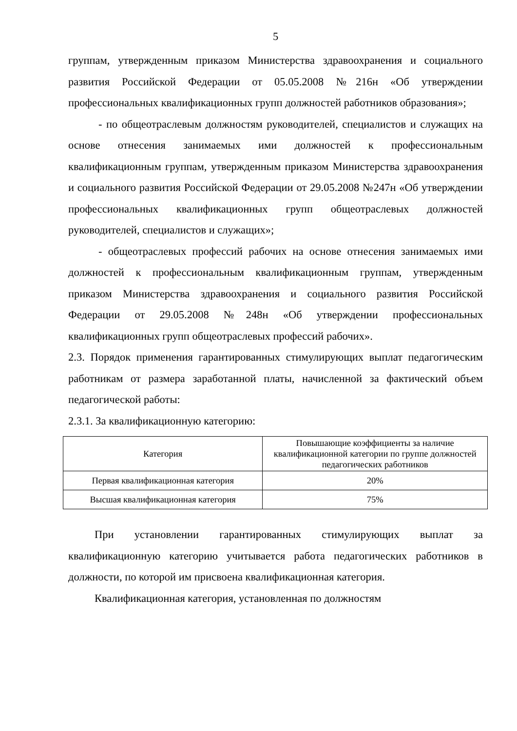5
группам, утвержденным приказом Министерства здравоохранения и социального развития Российской Федерации от 05.05.2008 №216н «Об утверждении профессиональных квалификационных групп должностей работников образования»;
- по общеотраслевым должностям руководителей, специалистов и служащих на основе отнесения занимаемых ими должностей к профессиональным квалификационным группам, утвержденным приказом Министерства здравоохранения и социального развития Российской Федерации от 29.05.2008 №247н «Об утверждении профессиональных квалификационных групп общеотраслевых должностей руководителей, специалистов и служащих»;
- общеотраслевых профессий рабочих на основе отнесения занимаемых ими должностей к профессиональным квалификационным группам, утвержденным приказом Министерства здравоохранения и социального развития Российской Федерации от 29.05.2008 №248н «Об утверждении профессиональных квалификационных групп общеотраслевых профессий рабочих».
2.3. Порядок применения гарантированных стимулирующих выплат педагогическим работникам от размера заработанной платы, начисленной за фактический объем педагогической работы:
2.3.1. За квалификационную категорию:
| Категория | Повышающие коэффициенты за наличие квалификационной категории по группе должностей педагогических работников |
| Первая квалификационная категория | 20% |
| Высшая квалификационная категория | 75% |
При установлении гарантированных стимулирующих выплат за квалификационную категорию учитывается работа педагогических работников в должности, по которой им присвоена квалификационная категория.
Квалификационная категория, установленная по должностям